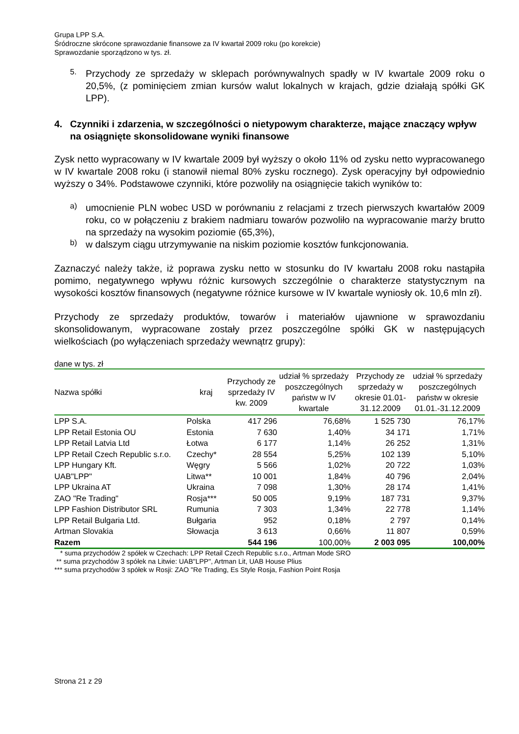Grupa LPP S.A.
Śródroczne skrócone sprawozdanie finansowe za IV kwartał 2009 roku (po korekcie)
Sprawozdanie sporządzono w tys. zł.
5.
Przychody ze sprzedaży w sklepach porównywalnych spadły w IV kwartale 2009 roku o 20,5%, (z pominięciem zmian kursów walut lokalnych w krajach, gdzie działają spółki GK LPP).
4. Czynniki i zdarzenia, w szczególności o nietypowym charakterze, mające znaczący wpływ na osiągnięte skonsolidowane wyniki finansowe
Zysk netto wypracowany w IV kwartale 2009 był wyższy o około 11% od zysku netto wypracowanego w IV kwartale 2008 roku (i stanowił niemal 80% zysku rocznego). Zysk operacyjny był odpowiednio wyższy o 34%. Podstawowe czynniki, które pozwoliły na osiągnięcie takich wyników to:
a)
umocnienie PLN wobec USD w porównaniu z relacjami z trzech pierwszych kwartałów 2009 roku, co w połączeniu z brakiem nadmiaru towarów pozwoliło na wypracowanie marży brutto na sprzedaży na wysokim poziomie (65,3%),
b)
w dalszym ciągu utrzymywanie na niskim poziomie kosztów funkcjonowania.
Zaznaczyć należy także, iż poprawa zysku netto w stosunku do IV kwartału 2008 roku nastąpiła pomimo, negatywnego wpływu różnic kursowych szczególnie o charakterze statystycznym na wysokości kosztów finansowych (negatywne różnice kursowe w IV kwartale wyniosły ok. 10,6 mln zł).
Przychody ze sprzedaży produktów, towarów i materiałów ujawnione w sprawozdaniu skonsolidowanym, wypracowane zostały przez poszczególne spółki GK w następujących wielkościach (po wyłączeniach sprzedaży wewnątrz grupy):
dane w tys. zł
| Nazwa spółki | kraj | Przychody ze sprzedaży IV kw. 2009 | udział % sprzedaży poszczególnych państw w IV kwartale | Przychody ze sprzedaży w okresie 01.01-31.12.2009 | udział % sprzedaży poszczególnych państw w okresie 01.01.-31.12.2009 |
| --- | --- | --- | --- | --- | --- |
| LPP S.A. | Polska | 417 296 | 76,68% | 1 525 730 | 76,17% |
| LPP Retail Estonia OU | Estonia | 7 630 | 1,40% | 34 171 | 1,71% |
| LPP Retail Latvia Ltd | Łotwa | 6 177 | 1,14% | 26 252 | 1,31% |
| LPP Retail Czech Republic s.r.o. | Czechy* | 28 554 | 5,25% | 102 139 | 5,10% |
| LPP Hungary Kft. | Węgry | 5 566 | 1,02% | 20 722 | 1,03% |
| UAB"LPP" | Litwa** | 10 001 | 1,84% | 40 796 | 2,04% |
| LPP Ukraina AT | Ukraina | 7 098 | 1,30% | 28 174 | 1,41% |
| ZAO "Re Trading" | Rosja*** | 50 005 | 9,19% | 187 731 | 9,37% |
| LPP Fashion Distributor SRL | Rumunia | 7 303 | 1,34% | 22 778 | 1,14% |
| LPP Retail Bulgaria Ltd. | Bułgaria | 952 | 0,18% | 2 797 | 0,14% |
| Artman Slovakia | Słowacja | 3 613 | 0,66% | 11 807 | 0,59% |
| Razem | | 544 196 | 100,00% | 2 003 095 | 100,00% |
* suma przychodów 2 spółek w Czechach: LPP Retail Czech Republic s.r.o., Artman Mode SRO
** suma przychodów 3 spółek na Litwie: UAB"LPP", Artman Lit, UAB House Plius
*** suma przychodów 3 spółek w Rosji: ZAO "Re Trading, Es Style Rosja, Fashion Point Rosja
Strona 21 z 29